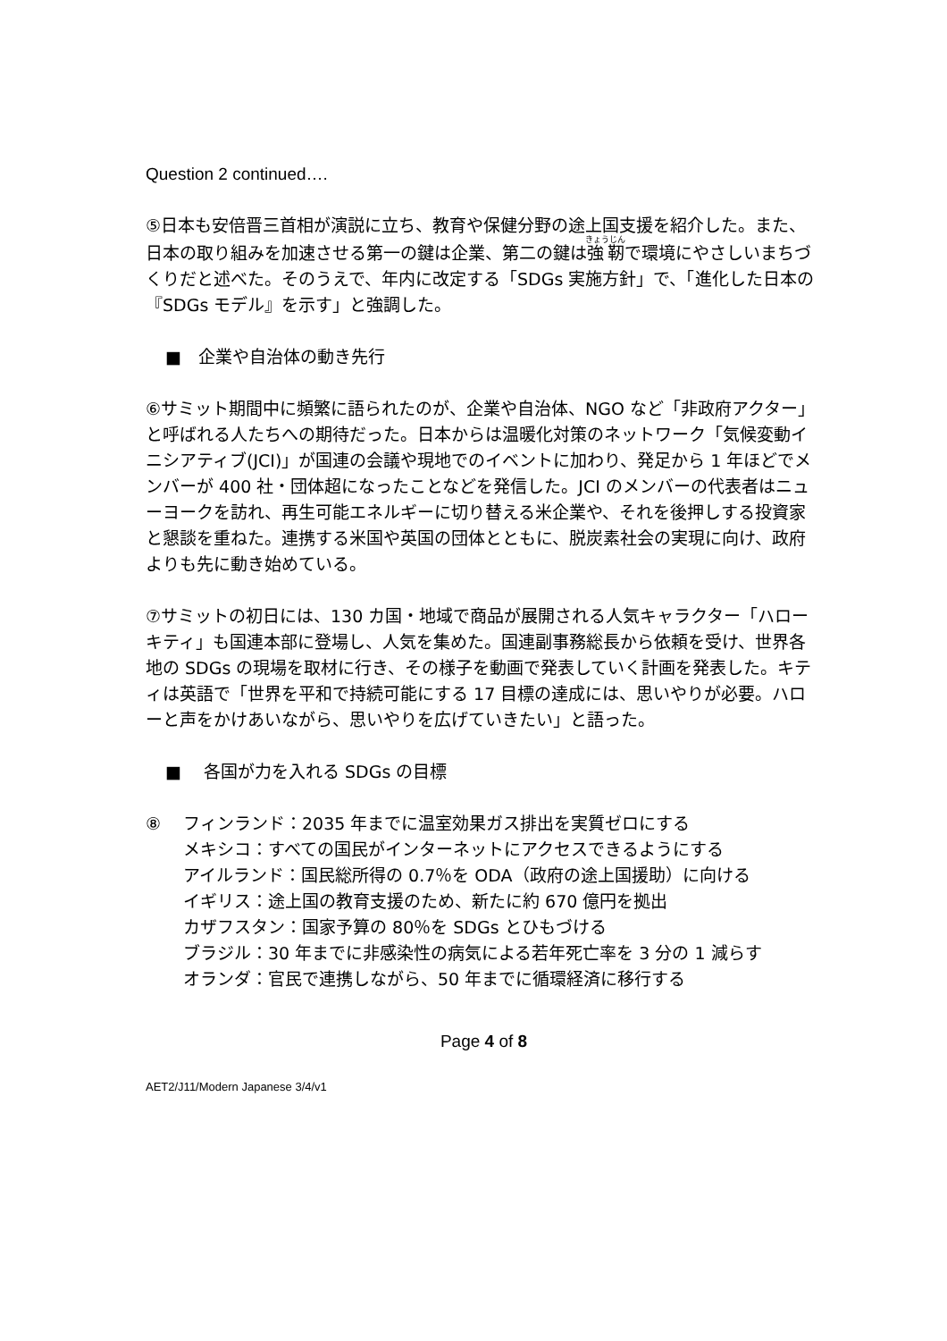Question 2 continued….
⑤日本も安倍晋三首相が演説に立ち、教育や保健分野の途上国支援を紹介した。また、日本の取り組みを加速させる第一の鍵は企業、第二の鍵は強靭で環境にやさしいまちづくりだと述べた。そのうえで、年内に改定する「SDGs 実施方針」で、「進化した日本の『SDGs モデル』を示す」と強調した。
■　企業や自治体の動き先行
⑥サミット期間中に頻繁に語られたのが、企業や自治体、NGO など「非政府アクター」と呼ばれる人たちへの期待だった。日本からは温暖化対策のネットワーク「気候変動イニシアティブ(JCI)」が国連の会議や現地でのイベントに加わり、発足から 1 年ほどでメンバーが 400 社・団体超になったことなどを発信した。JCI のメンバーの代表者はニューヨークを訪れ、再生可能エネルギーに切り替える米企業や、それを後押しする投資家と懇談を重ねた。連携する米国や英国の団体とともに、脱炭素社会の実現に向け、政府よりも先に動き始めている。
⑦サミットの初日には、130 カ国・地域で商品が展開される人気キャラクター「ハローキティ」も国連本部に登場し、人気を集めた。国連副事務総長から依頼を受け、世界各地の SDGs の現場を取材に行き、その様子を動画で発表していく計画を発表した。キティは英語で「世界を平和で持続可能にする 17 目標の達成には、思いやりが必要。ハローと声をかけあいながら、思いやりを広げていきたい」と語った。
■　 各国が力を入れる SDGs の目標
⑧ フィンランド：2035 年までに温室効果ガス排出を実質ゼロにする
メキシコ：すべての国民がインターネットにアクセスできるようにする
アイルランド：国民総所得の 0.7％を ODA（政府の途上国援助）に向ける
イギリス：途上国の教育支援のため、新たに約 670 億円を拠出
カザフスタン：国家予算の 80％を SDGs とひもづける
ブラジル：30 年までに非感染性の病気による若年死亡率を 3 分の 1 減らす
オランダ：官民で連携しながら、50 年までに循環経済に移行する
Page 4 of 8
AET2/J11/Modern Japanese 3/4/v1